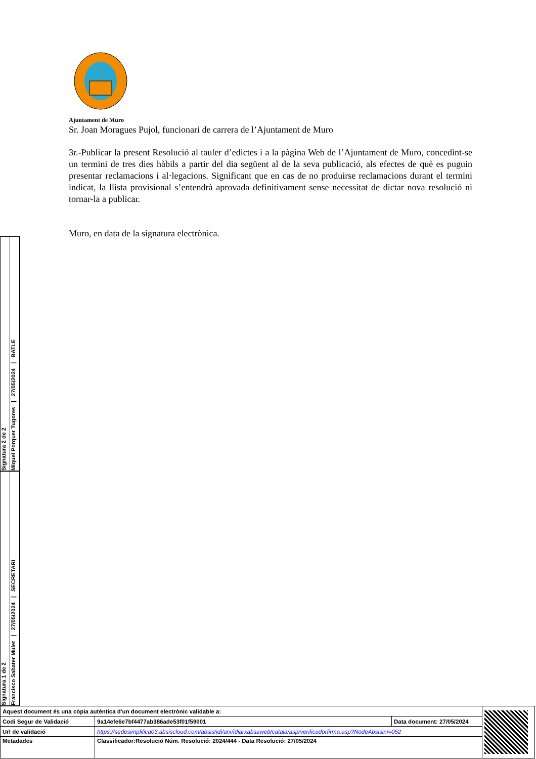Ajuntament de Muro
Sr. Joan Moragues Pujol, funcionari de carrera de l’Ajuntament de Muro
3r.-Publicar la present Resolució al tauler d’edictes i a la pàgina Web de l’Ajuntament de Muro, concedint-se un termini de tres dies hàbils a partir del dia següent al de la seva publicació, als efectes de què es puguin presentar reclamacions i al·legacions. Significant que en cas de no produirse reclamacions durant el termini indicat, la llista provisional s’entendrà aprovada definitivament sense necessitat de dictar nova resolució ni tornar-la a publicar.
Muro, en data de la signatura electrònica.
Signatura 2 de 2
Miquel Porquer Tugores | 27/05/2024 | BATLE
Signatura 1 de 2
Francisco Sabater Mulet | 27/05/2024 | SECRETARI
| Aquest document és una còpia autèntica d'un document electrònic validable a: | | | |
| Codi Segur de Validació | 9a14efe6e7bf4477ab386ade53f01f59001 | Data document: 27/05/2024 | |
| Url de validació | https://sedesimplifica03.absiscloud.com/absis/idi/arx/idiarxabsaweb/catala/asp/verificadorfirma.asp?NodeAbsisini=052 | | |
| Metadades | Classificador:Resolució Núm. Resolució: 2024/444 - Data Resolució: 27/05/2024 | | |